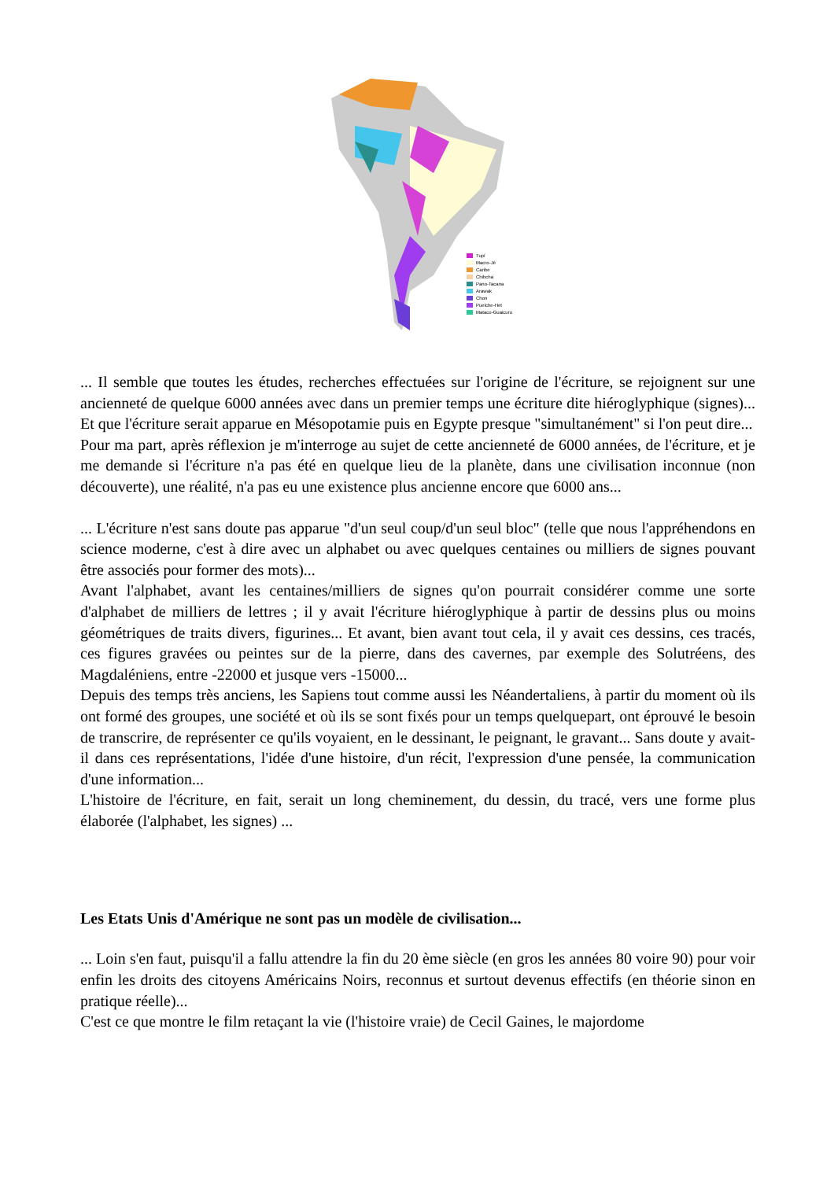Tupí
Macro-Jê
Caribe
Chibcha
Pano-Tacana
Arawak
Chon
Puelche-Het
Mataco-Guaicuru
... Il semble que toutes les études, recherches effectuées sur l'origine de l'écriture, se rejoignent sur une ancienneté de quelque 6000 années avec dans un premier temps une écriture dite hiéroglyphique (signes)... Et que l'écriture serait apparue en Mésopotamie puis en Egypte presque "simultanément" si l'on peut dire...
Pour ma part, après réflexion je m'interroge au sujet de cette ancienneté de 6000 années, de l'écriture, et je me demande si l'écriture n'a pas été en quelque lieu de la planète, dans une civilisation inconnue (non découverte), une réalité, n'a pas eu une existence plus ancienne encore que 6000 ans...
... L'écriture n'est sans doute pas apparue "d'un seul coup/d'un seul bloc" (telle que nous l'appréhendons en science moderne, c'est à dire avec un alphabet ou avec quelques centaines ou milliers de signes pouvant être associés pour former des mots)...
Avant l'alphabet, avant les centaines/milliers de signes qu'on pourrait considérer comme une sorte d'alphabet de milliers de lettres ; il y avait l'écriture hiéroglyphique à partir de dessins plus ou moins géométriques de traits divers, figurines... Et avant, bien avant tout cela, il y avait ces dessins, ces tracés, ces figures gravées ou peintes sur de la pierre, dans des cavernes, par exemple des Solutréens, des Magdaléniens, entre -22000 et jusque vers -15000...
Depuis des temps très anciens, les Sapiens tout comme aussi les Néandertaliens, à partir du moment où ils ont formé des groupes, une société et où ils se sont fixés pour un temps quelquepart, ont éprouvé le besoin de transcrire, de représenter ce qu'ils voyaient, en le dessinant, le peignant, le gravant... Sans doute y avait-il dans ces représentations, l'idée d'une histoire, d'un récit, l'expression d'une pensée, la communication d'une information...
L'histoire de l'écriture, en fait, serait un long cheminement, du dessin, du tracé, vers une forme plus élaborée (l'alphabet, les signes) ...
Les Etats Unis d'Amérique ne sont pas un modèle de civilisation...
... Loin s'en faut, puisqu'il a fallu attendre la fin du 20 ème siècle (en gros les années 80 voire 90) pour voir enfin les droits des citoyens Américains Noirs, reconnus et surtout devenus effectifs (en théorie sinon en pratique réelle)...
C'est ce que montre le film retaçant la vie (l'histoire vraie) de Cecil Gaines, le majordome